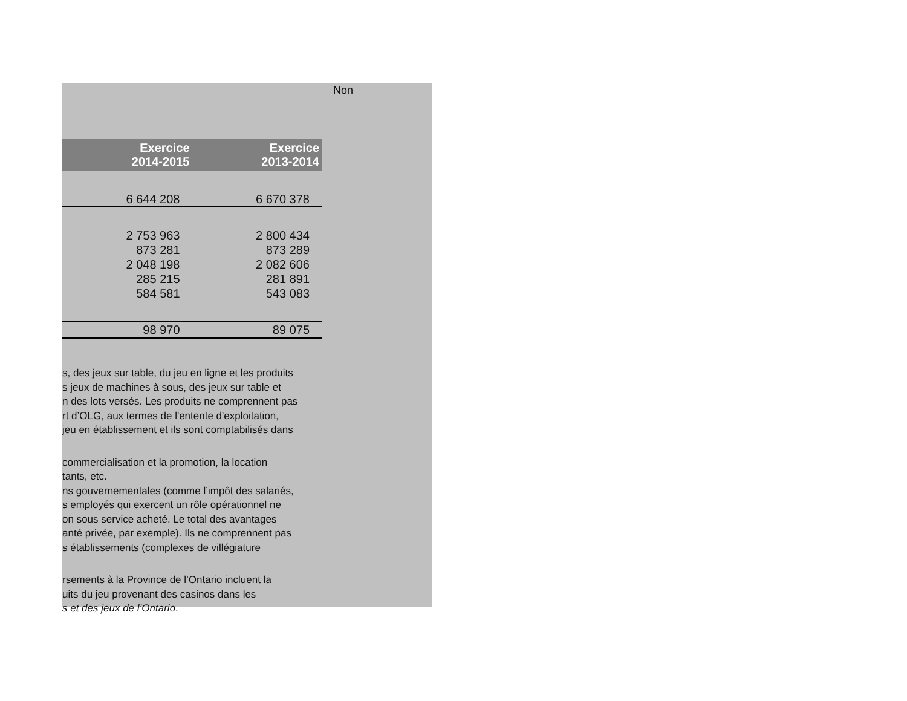Non
| Exercice 2014-2015 | Exercice 2013-2014 |
| --- | --- |
| 6 644 208 | 6 670 378 |
| 2 753 963 | 2 800 434 |
| 873 281 | 873 289 |
| 2 048 198 | 2 082 606 |
| 285 215 | 281 891 |
| 584 581 | 543 083 |
| 98 970 | 89 075 |
s, des jeux sur table, du jeu en ligne et les produits
s jeux de machines à sous, des jeux sur table et
n des lots versés. Les produits ne comprennent pas
rt d’OLG, aux termes de l'entente d'exploitation,
jeu en établissement et ils sont comptabilisés dans
commercialisation et la promotion, la location
tants, etc.
ns gouvernementales (comme l’impôt des salariés,
s employés qui exercent un rôle opérationnel ne
on sous service acheté. Le total des avantages
anté privée, par exemple). Ils ne comprennent pas
s établissements (complexes de villégiature
rsements à la Province de l’Ontario incluent la
uits du jeu provenant des casinos dans les
s et des jeux de l’Ontario.